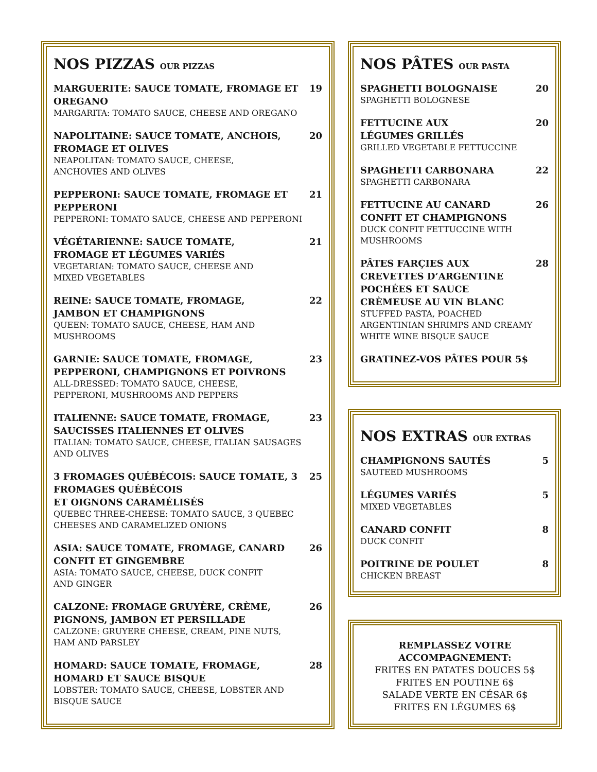NOS PIZZAS OUR PIZZAS
MARGUERITE: SAUCE TOMATE, FROMAGE ET OREGANO 19
MARGARITA: TOMATO SAUCE, CHEESE AND OREGANO
NAPOLITAINE: SAUCE TOMATE, ANCHOIS, FROMAGE ET OLIVES 20
NEAPOLITAN: TOMATO SAUCE, CHEESE,
ANCHOVIES AND OLIVES
PEPPERONI: SAUCE TOMATE, FROMAGE ET PEPPERONI 21
PEPPERONI: TOMATO SAUCE, CHEESE AND PEPPERONI
VÉGÉTARIENNE: SAUCE TOMATE,
FROMAGE ET LÉGUMES VARIÉS 21
VEGETARIAN: TOMATO SAUCE, CHEESE AND
MIXED VEGETABLES
REINE: SAUCE TOMATE, FROMAGE,
JAMBON ET CHAMPIGNONS 22
QUEEN: TOMATO SAUCE, CHEESE, HAM AND
MUSHROOMS
GARNIE: SAUCE TOMATE, FROMAGE,
PEPPERONI, CHAMPIGNONS ET POIVRONS 23
ALL-DRESSED: TOMATO SAUCE, CHEESE,
PEPPERONI, MUSHROOMS AND PEPPERS
ITALIENNE: SAUCE TOMATE, FROMAGE,
SAUCISSES ITALIENNES ET OLIVES 23
ITALIAN: TOMATO SAUCE, CHEESE, ITALIAN SAUSAGES AND OLIVES
3 FROMAGES QUÉBÉCOIS: SAUCE TOMATE, 3 FROMAGES QUÉBÉCOIS
ET OIGNONS CARAMÉLISÉS 25
QUEBEC THREE-CHEESE: TOMATO SAUCE, 3 QUEBEC
CHEESES AND CARAMELIZED ONIONS
ASIA: SAUCE TOMATE, FROMAGE, CANARD CONFIT ET GINGEMBRE 26
ASIA: TOMATO SAUCE, CHEESE, DUCK CONFIT
AND GINGER
CALZONE: FROMAGE GRUYÈRE, CRÈME,
PIGNONS, JAMBON ET PERSILLADE 26
CALZONE: GRUYERE CHEESE, CREAM, PINE NUTS,
HAM AND PARSLEY
HOMARD: SAUCE TOMATE, FROMAGE,
HOMARD ET SAUCE BISQUE 28
LOBSTER: TOMATO SAUCE, CHEESE, LOBSTER AND
BISQUE SAUCE
NOS PÂTES OUR PASTA
SPAGHETTI BOLOGNAISE 20
SPAGHETTI BOLOGNESE
FETTUCINE AUX
LÉGUMES GRILLÉS 20
GRILLED VEGETABLE FETTUCCINE
SPAGHETTI CARBONARA 22
SPAGHETTI CARBONARA
FETTUCINE AU CANARD
CONFIT ET CHAMPIGNONS 26
DUCK CONFIT FETTUCCINE WITH
MUSHROOMS
PÂTES FARÇIES AUX
CREVETTES D’ARGENTINE
POCHÉES ET SAUCE
CRÈMEUSE AU VIN BLANC 28
STUFFED PASTA, POACHED
ARGENTINIAN SHRIMPS AND CREAMY
WHITE WINE BISQUE SAUCE
GRATINEZ-VOS PÂTES POUR 5$
NOS EXTRAS OUR EXTRAS
CHAMPIGNONS SAUTÉS 5
SAUTEED MUSHROOMS
LÉGUMES VARIÉS 5
MIXED VEGETABLES
CANARD CONFIT 8
DUCK CONFIT
POITRINE DE POULET 8
CHICKEN BREAST
REMPLASSEZ VOTRE
ACCOMPAGNEMENT:
FRITES EN PATATES DOUCES 5$
FRITES EN POUTINE 6$
SALADE VERTE EN CÉSAR 6$
FRITES EN LÉGUMES 6$